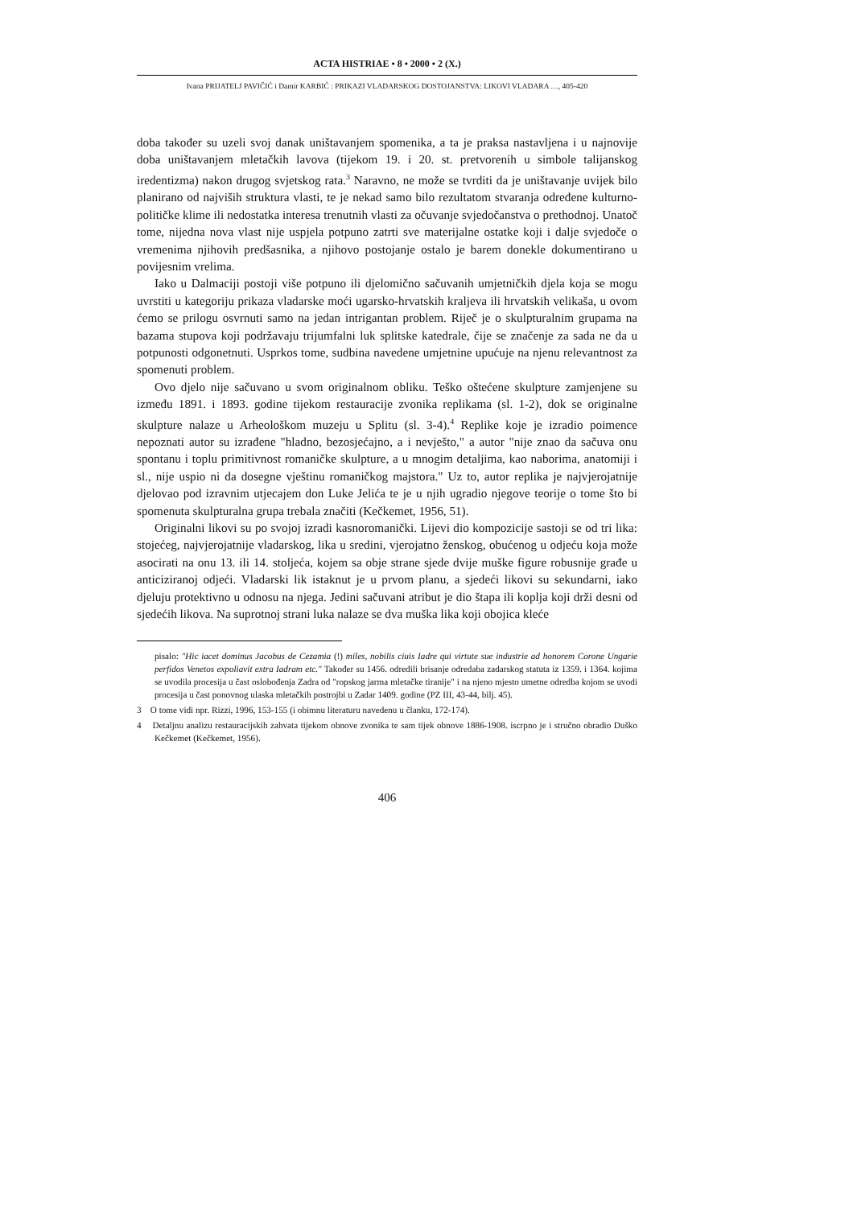ACTA HISTRIAE • 8 • 2000 • 2 (X.)
Ivana PRIJATELJ PAVIČIĆ i Damir KARBIĆ : PRIKAZI VLADARSKOG DOSTOJANSTVA: LIKOVI VLADARA …, 405-420
doba također su uzeli svoj danak uništavanjem spomenika, a ta je praksa nastavljena i u najnovije doba uništavanjem mletačkih lavova (tijekom 19. i 20. st. pretvorenih u simbole talijanskog iredentizma) nakon drugog svjetskog rata.<sup>3</sup> Naravno, ne može se tvrditi da je uništavanje uvijek bilo planirano od najviših struktura vlasti, te je nekad samo bilo rezultatom stvaranja određene kulturno-političke klime ili nedostatka interesa trenutnih vlasti za očuvanje svjedočanstva o prethodnoj. Unatoč tome, nijedna nova vlast nije uspjela potpuno zatrti sve materijalne ostatke koji i dalje svjedoče o vremenima njihovih predšasnika, a njihovo postojanje ostalo je barem donekle dokumentirano u povijesnim vrelima.
Iako u Dalmaciji postoji više potpuno ili djelomično sačuvanih umjetničkih djela koja se mogu uvrstiti u kategoriju prikaza vladarske moći ugarsko-hrvatskih kraljeva ili hrvatskih velikaša, u ovom ćemo se prilogu osvrnuti samo na jedan intrigantan problem. Riječ je o skulpturalnim grupama na bazama stupova koji podržavaju trijumfalni luk splitske katedrale, čije se značenje za sada ne da u potpunosti odgonetnuti. Usprkos tome, sudbina navedene umjetnine upućuje na njenu relevantnost za spomenuti problem.
Ovo djelo nije sačuvano u svom originalnom obliku. Teško oštećene skulpture zamjenjene su između 1891. i 1893. godine tijekom restauracije zvonika replikama (sl. 1-2), dok se originalne skulpture nalaze u Arheološkom muzeju u Splitu (sl. 3-4).<sup>4</sup> Replike koje je izradio poimence nepoznati autor su izrađene "hladno, bezosjećajno, a i nevješto," a autor "nije znao da sačuva onu spontanu i toplu primitivnost romaničke skulpture, a u mnogim detaljima, kao naborima, anatomiji i sl., nije uspio ni da dosegne vještinu romaničkog majstora." Uz to, autor replika je najvjerojatnije djelovao pod izravnim utjecajem don Luke Jelića te je u njih ugradio njegove teorije o tome što bi spomenuta skulpturalna grupa trebala značiti (Kečkemet, 1956, 51).
Originalni likovi su po svojoj izradi kasnoromanički. Lijevi dio kompozicije sastoji se od tri lika: stojećeg, najvjerojatnije vladarskog, lika u sredini, vjerojatno ženskog, obućenog u odjeću koja može asocirati na onu 13. ili 14. stoljeća, kojem sa obje strane sjede dvije muške figure robusnije građe u anticiziranoj odjeći. Vladarski lik istaknut je u prvom planu, a sjedeći likovi su sekundarni, iako djeluju protektivno u odnosu na njega. Jedini sačuvani atribut je dio štapa ili koplja koji drži desni od sjedećih likova. Na suprotnoj strani luka nalaze se dva muška lika koji obojica kleće
pisalo: "Hic iacet dominus Jacobus de Cezamia (!) miles, nobilis ciuis Iadre qui virtute sue industrie ad honorem Corone Ungarie perfidos Venetos expoliavit extra Iadram etc." Također su 1456. odredili brisanje odredaba zadarskog statuta iz 1359. i 1364. kojima se uvodila procesija u čast oslobođenja Zadra od "ropskog jarma mletačke tiranije" i na njeno mjesto umetne odredba kojom se uvodi procesija u čast ponovnog ulaska mletačkih postrojbi u Zadar 1409. godine (PZ III, 43-44, bilj. 45).
3 O tome vidi npr. Rizzi, 1996, 153-155 (i obimnu literaturu navedenu u članku, 172-174).
4 Detaljnu analizu restauracijskih zahvata tijekom obnove zvonika te sam tijek obnove 1886-1908. iscrpno je i stručno obradio Duško Kečkemet (Kečkemet, 1956).
406